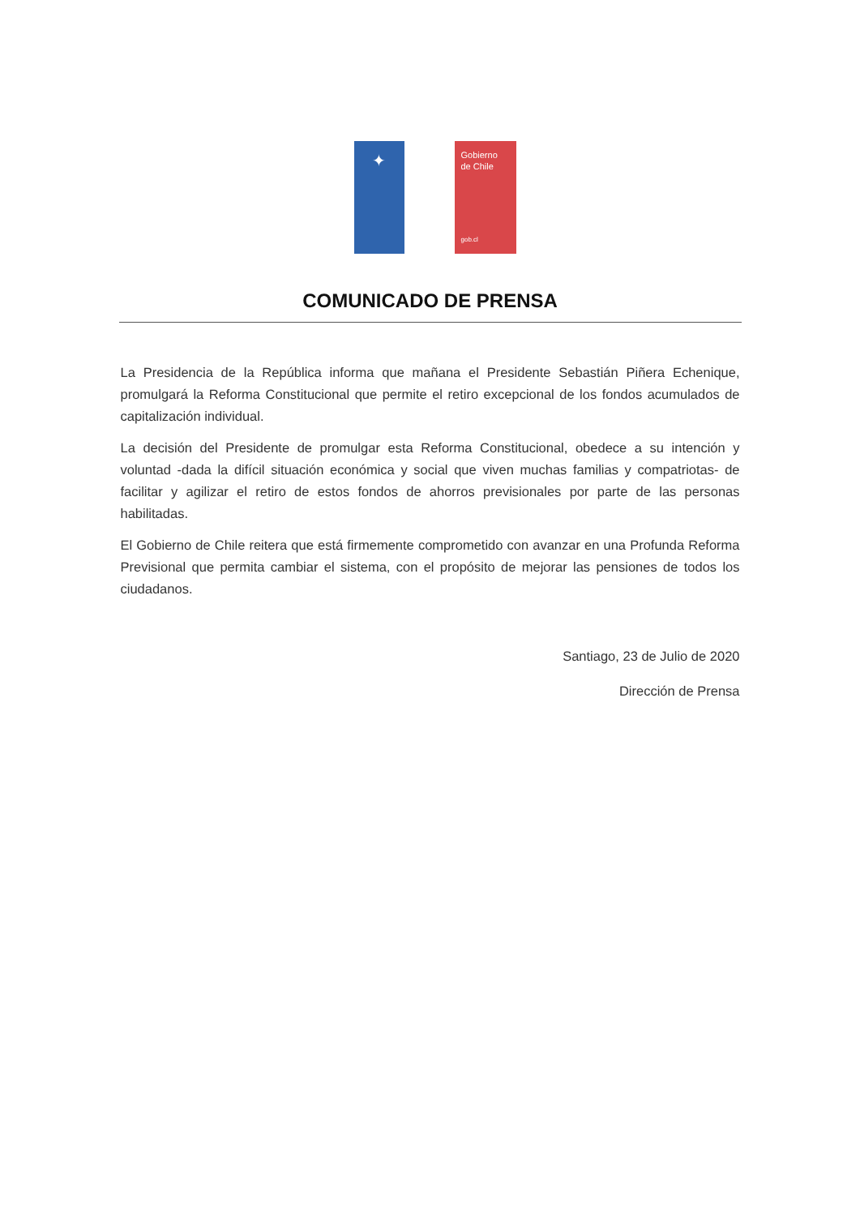✦
Gobierno
de Chile
gob.cl
COMUNICADO DE PRENSA
La Presidencia de la República informa que mañana el Presidente Sebastián Piñera Echenique, promulgará la Reforma Constitucional que permite el retiro excepcional de los fondos acumulados de capitalización individual.
La decisión del Presidente de promulgar esta Reforma Constitucional, obedece a su intención y voluntad -dada la difícil situación económica y social que viven muchas familias y compatriotas- de facilitar y agilizar el retiro de estos fondos de ahorros previsionales por parte de las personas habilitadas.
El Gobierno de Chile reitera que está firmemente comprometido con avanzar en una Profunda Reforma Previsional que permita cambiar el sistema, con el propósito de mejorar las pensiones de todos los ciudadanos.
Santiago, 23 de Julio de 2020
Dirección de Prensa